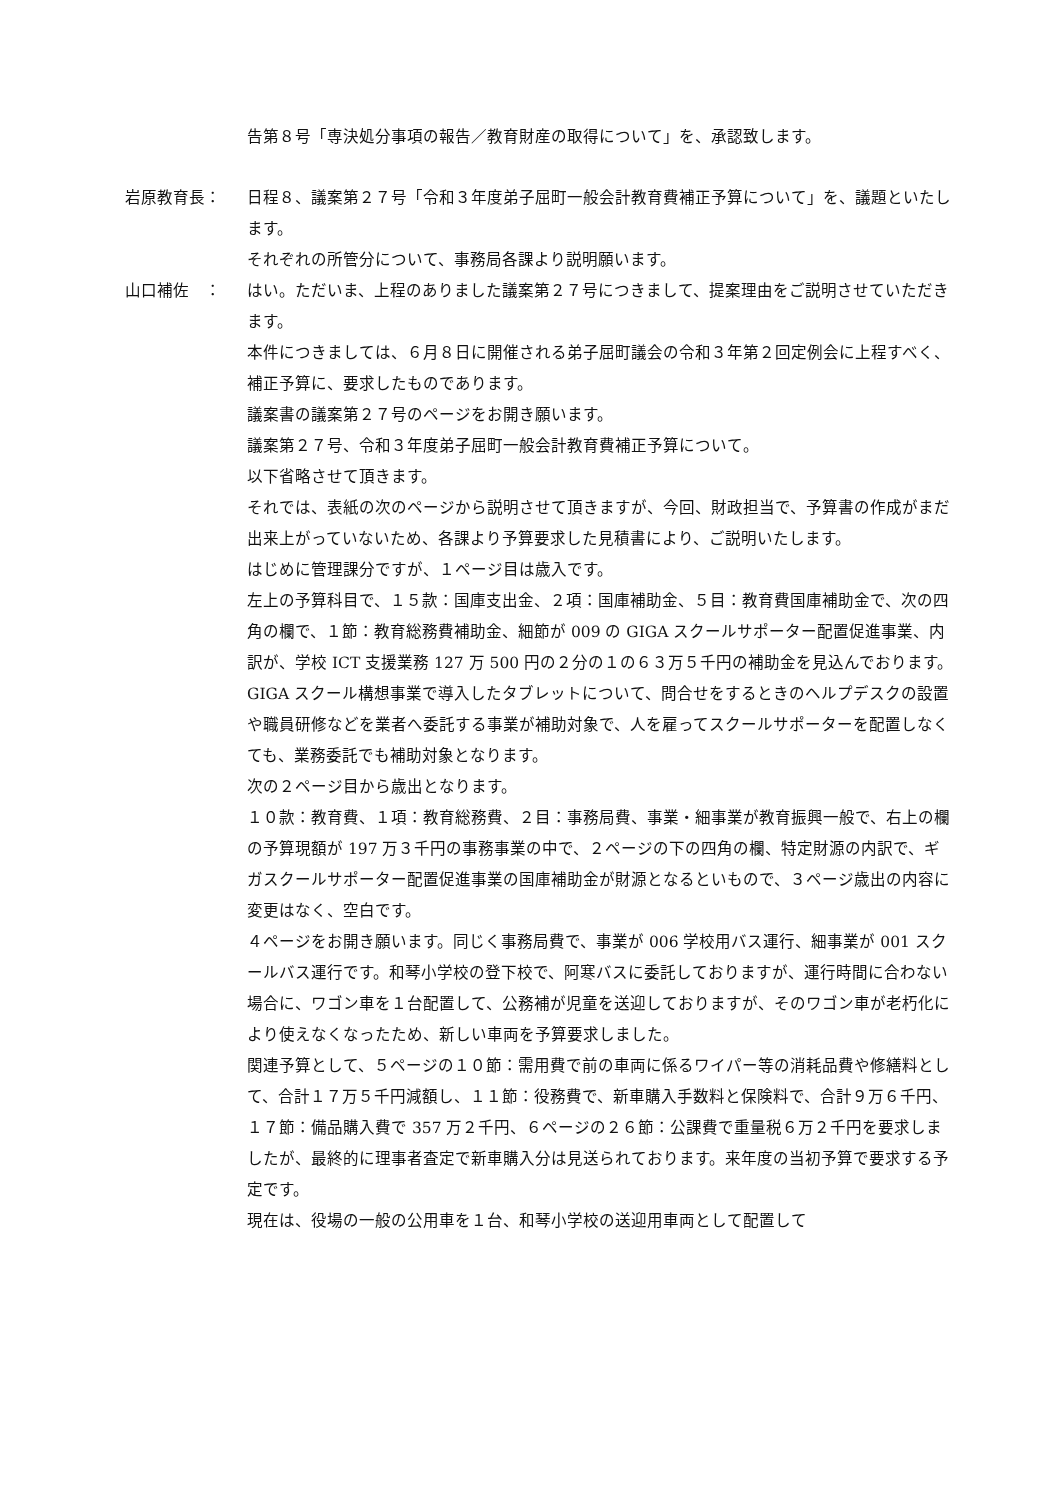告第８号「専決処分事項の報告／教育財産の取得について」を、承認致します。
岩原教育長： 日程８、議案第２７号「令和３年度弟子屈町一般会計教育費補正予算について」を、議題といたします。
それぞれの所管分について、事務局各課より説明願います。
山口補佐　： はい。ただいま、上程のありました議案第２７号につきまして、提案理由をご説明させていただきます。
本件につきましては、６月８日に開催される弟子屈町議会の令和３年第２回定例会に上程すべく、補正予算に、要求したものであります。
議案書の議案第２７号のページをお開き願います。
議案第２７号、令和３年度弟子屈町一般会計教育費補正予算について。
以下省略させて頂きます。
それでは、表紙の次のページから説明させて頂きますが、今回、財政担当で、予算書の作成がまだ出来上がっていないため、各課より予算要求した見積書により、ご説明いたします。
はじめに管理課分ですが、１ページ目は歳入です。
左上の予算科目で、１５款：国庫支出金、２項：国庫補助金、５目：教育費国庫補助金で、次の四角の欄で、１節：教育総務費補助金、細節が 009 の GIGA スクールサポーター配置促進事業、内訳が、学校 ICT 支援業務 127 万 500 円の２分の１の６３万５千円の補助金を見込んでおります。
GIGA スクール構想事業で導入したタブレットについて、問合せをするときのヘルプデスクの設置や職員研修などを業者へ委託する事業が補助対象で、人を雇ってスクールサポーターを配置しなくても、業務委託でも補助対象となります。
次の２ページ目から歳出となります。
１０款：教育費、１項：教育総務費、２目：事務局費、事業・細事業が教育振興一般で、右上の欄の予算現額が 197 万３千円の事務事業の中で、２ページの下の四角の欄、特定財源の内訳で、ギガスクールサポーター配置促進事業の国庫補助金が財源となるといもので、３ページ歳出の内容に変更はなく、空白です。
４ページをお開き願います。同じく事務局費で、事業が 006 学校用バス運行、細事業が 001 スクールバス運行です。和琴小学校の登下校で、阿寒バスに委託しておりますが、運行時間に合わない場合に、ワゴン車を１台配置して、公務補が児童を送迎しておりますが、そのワゴン車が老朽化により使えなくなったため、新しい車両を予算要求しました。
関連予算として、５ページの１０節：需用費で前の車両に係るワイパー等の消耗品費や修繕料として、合計１７万５千円減額し、１１節：役務費で、新車購入手数料と保険料で、合計９万６千円、１７節：備品購入費で 357 万２千円、６ページの２６節：公課費で重量税６万２千円を要求しましたが、最終的に理事者査定で新車購入分は見送られております。来年度の当初予算で要求する予定です。
現在は、役場の一般の公用車を１台、和琴小学校の送迎用車両として配置して